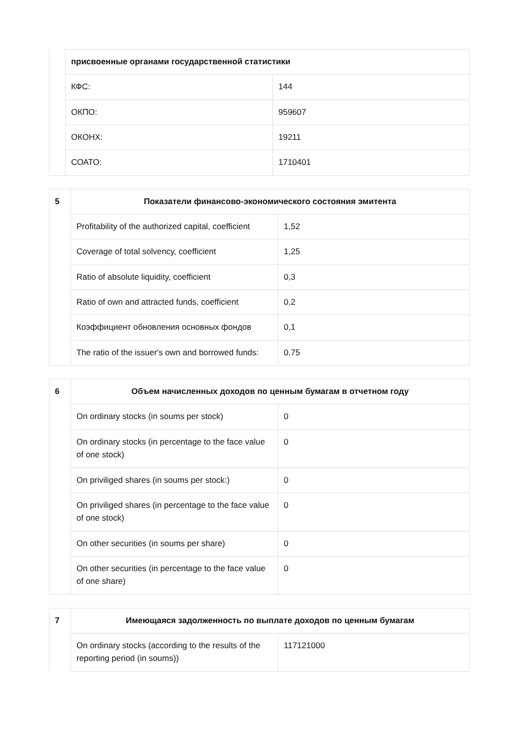| | присвоенные органами государственной статистики | |
| | КФС: | 144 |
| | ОКПО: | 959607 |
| | ОКОНХ: | 19211 |
| | СОАТО: | 1710401 |
| 5 | Показатели финансово-экономического состояния эмитента | |
| | Profitability of the authorized capital, coefficient | 1,52 |
| | Coverage of total solvency, coefficient | 1,25 |
| | Ratio of absolute liquidity, coefficient | 0,3 |
| | Ratio of own and attracted funds, coefficient | 0,2 |
| | Коэффициент обновления основных фондов | 0,1 |
| | The ratio of the issuer's own and borrowed funds: | 0,75 |
| 6 | Объем начисленных доходов по ценным бумагам в отчетном году | |
| | On ordinary stocks (in soums per stock) | 0 |
| | On ordinary stocks (in percentage to the face value of one stock) | 0 |
| | On priviliged shares (in soums per stock:) | 0 |
| | On priviliged shares (in percentage to the face value of one stock) | 0 |
| | On other securities (in soums per share) | 0 |
| | On other securities (in percentage to the face value of one share) | 0 |
| 7 | Имеющаяся задолженность по выплате доходов по ценным бумагам | |
| | On ordinary stocks (according to the results of the reporting period (in soums)) | 117121000 |